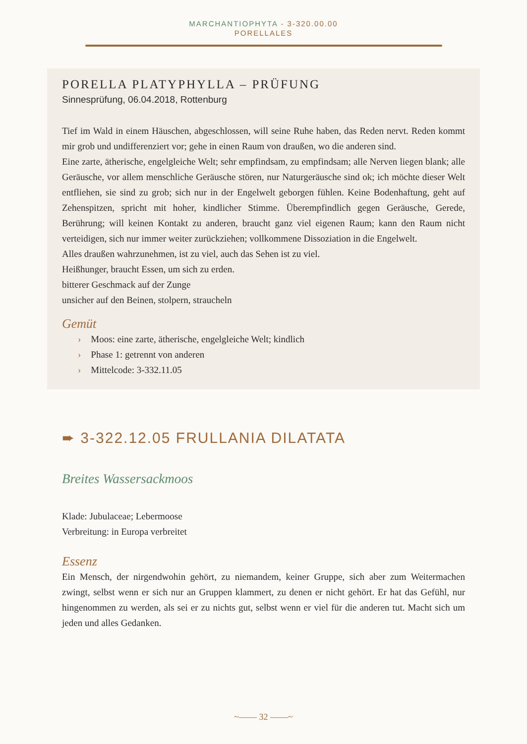MARCHANTIOPHYTA - 3-320.00.00
PORELLALES
PORELLA PLATYPHYLLA – PRÜFUNG
Sinnesprüfung, 06.04.2018, Rottenburg
Tief im Wald in einem Häuschen, abgeschlossen, will seine Ruhe haben, das Reden nervt. Reden kommt mir grob und undifferenziert vor; gehe in einen Raum von draußen, wo die anderen sind.
Eine zarte, ätherische, engelgleiche Welt; sehr empfindsam, zu empfindsam; alle Nerven liegen blank; alle Geräusche, vor allem menschliche Geräusche stören, nur Naturgeräusche sind ok; ich möchte dieser Welt entfliehen, sie sind zu grob; sich nur in der Engelwelt geborgen fühlen. Keine Bodenhaftung, geht auf Zehenspitzen, spricht mit hoher, kindlicher Stimme. Überempfindlich gegen Geräusche, Gerede, Berührung; will keinen Kontakt zu anderen, braucht ganz viel eigenen Raum; kann den Raum nicht verteidigen, sich nur immer weiter zurückziehen; vollkommene Dissoziation in die Engelwelt.
Alles draußen wahrzunehmen, ist zu viel, auch das Sehen ist zu viel.
Heißhunger, braucht Essen, um sich zu erden.
bitterer Geschmack auf der Zunge
unsicher auf den Beinen, stolpern, straucheln
Gemüt
› Moos: eine zarte, ätherische, engelgleiche Welt; kindlich
› Phase 1: getrennt von anderen
› Mittelcode: 3-332.11.05
➨ 3-322.12.05 FRULLANIA DILATATA
Breites Wassersackmoos
Klade: Jubulaceae; Lebermoose
Verbreitung: in Europa verbreitet
Essenz
Ein Mensch, der nirgendwohin gehört, zu niemandem, keiner Gruppe, sich aber zum Weitermachen zwingt, selbst wenn er sich nur an Gruppen klammert, zu denen er nicht gehört. Er hat das Gefühl, nur hingenommen zu werden, als sei er zu nichts gut, selbst wenn er viel für die anderen tut. Macht sich um jeden und alles Gedanken.
~—— 32 ——~